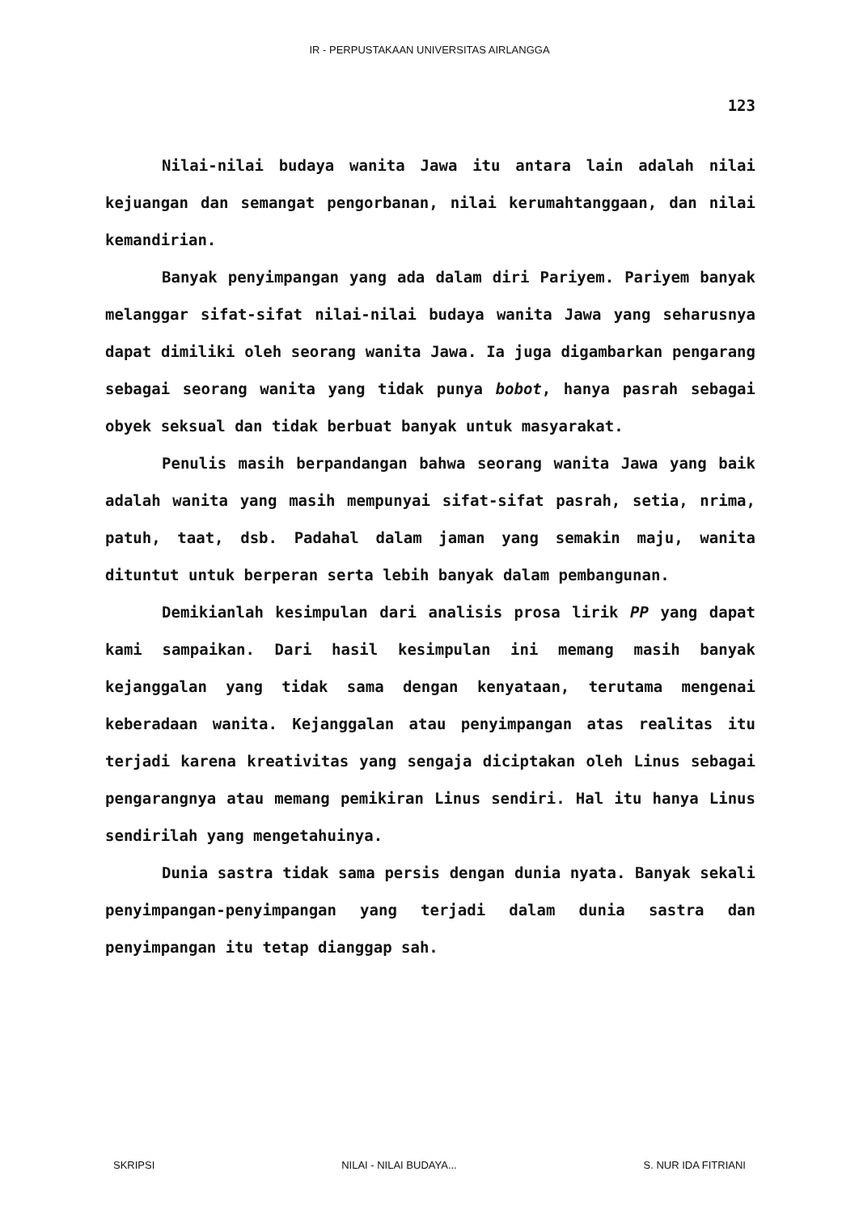IR - PERPUSTAKAAN UNIVERSITAS AIRLANGGA
123
Nilai-nilai budaya wanita Jawa itu antara lain adalah nilai kejuangan dan semangat pengorbanan, nilai kerumahtanggaan, dan nilai kemandirian.
Banyak penyimpangan yang ada dalam diri Pariyem. Pariyem banyak melanggar sifat-sifat nilai-nilai budaya wanita Jawa yang seharusnya dapat dimiliki oleh seorang wanita Jawa. Ia juga digambarkan pengarang sebagai seorang wanita yang tidak punya bobot, hanya pasrah sebagai obyek seksual dan tidak berbuat banyak untuk masyarakat.
Penulis masih berpandangan bahwa seorang wanita Jawa yang baik adalah wanita yang masih mempunyai sifat-sifat pasrah, setia, nrima, patuh, taat, dsb. Padahal dalam jaman yang semakin maju, wanita dituntut untuk berperan serta lebih banyak dalam pembangunan.
Demikianlah kesimpulan dari analisis prosa lirik PP yang dapat kami sampaikan. Dari hasil kesimpulan ini memang masih banyak kejanggalan yang tidak sama dengan kenyataan, terutama mengenai keberadaan wanita. Kejanggalan atau penyimpangan atas realitas itu terjadi karena kreativitas yang sengaja diciptakan oleh Linus sebagai pengarangnya atau memang pemikiran Linus sendiri. Hal itu hanya Linus sendirilah yang mengetahuinya.
Dunia sastra tidak sama persis dengan dunia nyata. Banyak sekali penyimpangan-penyimpangan yang terjadi dalam dunia sastra dan penyimpangan itu tetap dianggap sah.
SKRIPSI NILAI - NILAI BUDAYA... S. NUR IDA FITRIANI